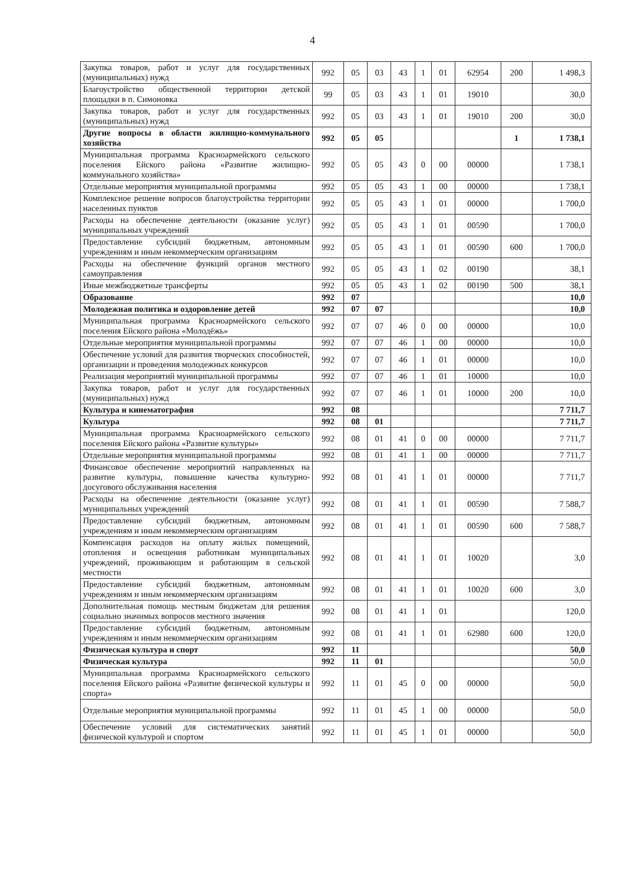4
| Закупка товаров, работ и услуг для государственных (муниципальных) нужд | 992 | 05 | 03 | 43 | 1 | 01 | 62954 | 200 | 1 498,3 |
| Благоустройство общественной территории детской площадки в п. Симоновка | 99 | 05 | 03 | 43 | 1 | 01 | 19010 | | 30,0 |
| Закупка товаров, работ и услуг для государственных (муниципальных) нужд | 992 | 05 | 03 | 43 | 1 | 01 | 19010 | 200 | 30,0 |
| Другие вопросы в области жилищно-коммунального хозяйства | 992 | 05 | 05 | | | | | 1 | 1 738,1 |
| Муниципальная программа Красноармейского сельского поселения Ейского района «Развитие жилищно-коммунального хозяйства» | 992 | 05 | 05 | 43 | 0 | 00 | 00000 | | 1 738,1 |
| Отдельные мероприятия муниципальной программы | 992 | 05 | 05 | 43 | 1 | 00 | 00000 | | 1 738,1 |
| Комплексное решение вопросов благоустройства территории населенных пунктов | 992 | 05 | 05 | 43 | 1 | 01 | 00000 | | 1 700,0 |
| Расходы на обеспечение деятельности (оказание услуг) муниципальных учреждений | 992 | 05 | 05 | 43 | 1 | 01 | 00590 | | 1 700,0 |
| Предоставление субсидий бюджетным, автономным учреждениям и иным некоммерческим организациям | 992 | 05 | 05 | 43 | 1 | 01 | 00590 | 600 | 1 700,0 |
| Расходы на обеспечение функций органов местного самоуправления | 992 | 05 | 05 | 43 | 1 | 02 | 00190 | | 38,1 |
| Иные межбюджетные трансферты | 992 | 05 | 05 | 43 | 1 | 02 | 00190 | 500 | 38,1 |
| Образование | 992 | 07 | | | | | | | 10,0 |
| Молодежная политика и оздоровление детей | 992 | 07 | 07 | | | | | | 10,0 |
| Муниципальная программа Красноармейского сельского поселения Ейского района «Молодёжь» | 992 | 07 | 07 | 46 | 0 | 00 | 00000 | | 10,0 |
| Отдельные мероприятия муниципальной программы | 992 | 07 | 07 | 46 | 1 | 00 | 00000 | | 10,0 |
| Обеспечение условий для развития творческих способностей, организации и проведения молодежных конкурсов | 992 | 07 | 07 | 46 | 1 | 01 | 00000 | | 10,0 |
| Реализация мероприятий муниципальной программы | 992 | 07 | 07 | 46 | 1 | 01 | 10000 | | 10,0 |
| Закупка товаров, работ и услуг для государственных (муниципальных) нужд | 992 | 07 | 07 | 46 | 1 | 01 | 10000 | 200 | 10,0 |
| Культура и кинематография | 992 | 08 | | | | | | | 7 711,7 |
| Культура | 992 | 08 | 01 | | | | | | 7 711,7 |
| Муниципальная программа Красноармейского сельского поселения Ейского района «Развитие культуры» | 992 | 08 | 01 | 41 | 0 | 00 | 00000 | | 7 711,7 |
| Отдельные мероприятия муниципальной программы | 992 | 08 | 01 | 41 | 1 | 00 | 00000 | | 7 711,7 |
| Финансовое обеспечение мероприятий направленных на развитие культуры, повышение качества культурно-досугового обслуживания населения | 992 | 08 | 01 | 41 | 1 | 01 | 00000 | | 7 711,7 |
| Расходы на обеспечение деятельности (оказание услуг) муниципальных учреждений | 992 | 08 | 01 | 41 | 1 | 01 | 00590 | | 7 588,7 |
| Предоставление субсидий бюджетным, автономным учреждениям и иным некоммерческим организациям | 992 | 08 | 01 | 41 | 1 | 01 | 00590 | 600 | 7 588,7 |
| Компенсация расходов на оплату жилых помещений, отопления и освещения работникам муниципальных учреждений, проживающим и работающим в сельской местности | 992 | 08 | 01 | 41 | 1 | 01 | 10020 | | 3,0 |
| Предоставление субсидий бюджетным, автономным учреждениям и иным некоммерческим организациям | 992 | 08 | 01 | 41 | 1 | 01 | 10020 | 600 | 3,0 |
| Дополнительная помощь местным бюджетам для решения социально значимых вопросов местного значения | 992 | 08 | 01 | 41 | 1 | 01 | | | 120,0 |
| Предоставление субсидий бюджетным, автономным учреждениям и иным некоммерческим организациям | 992 | 08 | 01 | 41 | 1 | 01 | 62980 | 600 | 120,0 |
| Физическая культура и спорт | 992 | 11 | | | | | | | 50,0 |
| Физическая культура | 992 | 11 | 01 | | | | | | 50,0 |
| Муниципальная программа Красноармейского сельского поселения Ейского района «Развитие физической культуры и спорта» | 992 | 11 | 01 | 45 | 0 | 00 | 00000 | | 50,0 |
| Отдельные мероприятия муниципальной программы | 992 | 11 | 01 | 45 | 1 | 00 | 00000 | | 50,0 |
| Обеспечение условий для систематических занятий физической культурой и спортом | 992 | 11 | 01 | 45 | 1 | 01 | 00000 | | 50,0 |